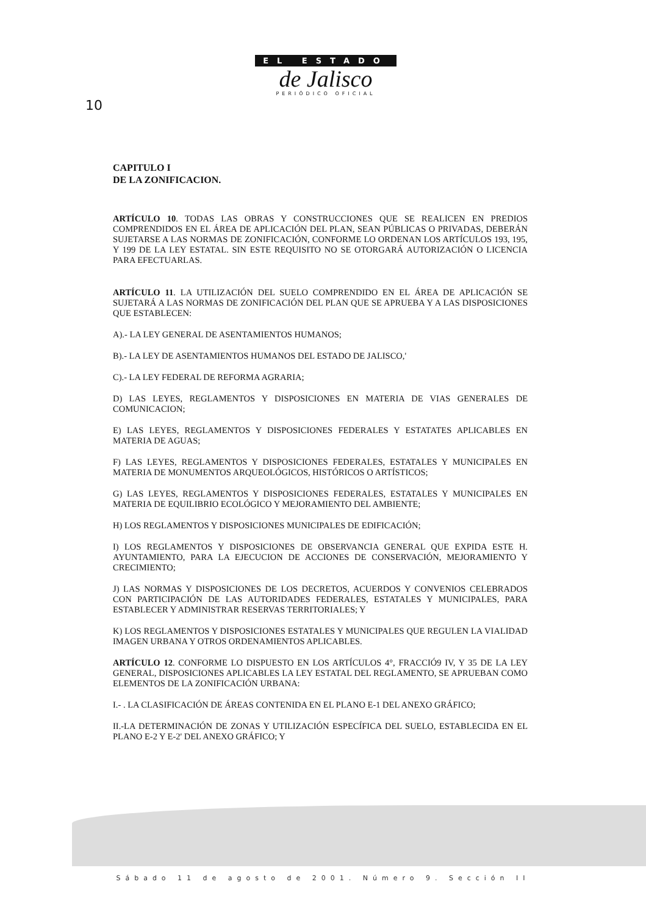EL ESTADO
de Jalisco
PERIÓDICO OFICIAL
10
CAPITULO I
DE LA ZONIFICACION.
ARTÍCULO 10. TODAS LAS OBRAS Y CONSTRUCCIONES QUE SE REALICEN EN PREDIOS COMPRENDIDOS EN EL ÁREA DE APLICACIÓN DEL PLAN, SEAN PÚBLICAS O PRIVADAS, DEBERÁN SUJETARSE A LAS NORMAS DE ZONIFICACIÓN, CONFORME LO ORDENAN LOS ARTÍCULOS 193, 195, Y 199 DE LA LEY ESTATAL. SIN ESTE REQUISITO NO SE OTORGARÁ AUTORIZACIÓN O LICENCIA PARA EFECTUARLAS.
ARTÍCULO 11. LA UTILIZACIÓN DEL SUELO COMPRENDIDO EN EL ÁREA DE APLICACIÓN SE SUJETARÁ A LAS NORMAS DE ZONIFICACIÓN DEL PLAN QUE SE APRUEBA Y A LAS DISPOSICIONES QUE ESTABLECEN:
A).- LA LEY GENERAL DE ASENTAMIENTOS HUMANOS;
B).- LA LEY DE ASENTAMIENTOS HUMANOS DEL ESTADO DE JALISCO,'
C).- LA LEY FEDERAL DE REFORMA AGRARIA;
D) LAS LEYES, REGLAMENTOS Y DISPOSICIONES EN MATERIA DE VIAS GENERALES DE COMUNICACION;
E) LAS LEYES, REGLAMENTOS Y DISPOSICIONES FEDERALES Y ESTATATES APLICABLES EN MATERIA DE AGUAS;
F) LAS LEYES, REGLAMENTOS Y DISPOSICIONES FEDERALES, ESTATALES Y MUNICIPALES EN MATERIA DE MONUMENTOS ARQUEOLÓGICOS, HISTÓRICOS O ARTÍSTICOS;
G) LAS LEYES, REGLAMENTOS Y DISPOSICIONES FEDERALES, ESTATALES Y MUNICIPALES EN MATERIA DE EQUILIBRIO ECOLÓGICO Y MEJORAMIENTO DEL AMBIENTE;
H) LOS REGLAMENTOS Y DISPOSICIONES MUNICIPALES DE EDIFICACIÓN;
I) LOS REGLAMENTOS Y DISPOSICIONES DE OBSERVANCIA GENERAL QUE EXPIDA ESTE H. AYUNTAMIENTO, PARA LA EJECUCION DE ACCIONES DE CONSERVACIÓN, MEJORAMIENTO Y CRECIMIENTO;
J) LAS NORMAS Y DISPOSICIONES DE LOS DECRETOS, ACUERDOS Y CONVENIOS CELEBRADOS CON PARTICIPACIÓN DE LAS AUTORIDADES FEDERALES, ESTATALES Y MUNICIPALES, PARA ESTABLECER Y ADMINISTRAR RESERVAS TERRITORIALES; Y
K) LOS REGLAMENTOS Y DISPOSICIONES ESTATALES Y MUNICIPALES QUE REGULEN LA VIALIDAD IMAGEN URBANA Y OTROS ORDENAMIENTOS APLICABLES.
ARTÍCULO 12. CONFORME LO DISPUESTO EN LOS ARTÍCULOS 4°, FRACCIÓ9 IV, Y 35 DE LA LEY GENERAL, DISPOSICIONES APLICABLES LA LEY ESTATAL DEL REGLAMENTO, SE APRUEBAN COMO ELEMENTOS DE LA ZONIFICACIÓN URBANA:
I.- . LA CLASIFICACIÓN DE ÁREAS CONTENIDA EN EL PLANO E-1 DEL ANEXO GRÁFICO;
II.-LA DETERMINACIÓN DE ZONAS Y UTILIZACIÓN ESPECÍFICA DEL SUELO, ESTABLECIDA EN EL PLANO E-2 Y E-2' DEL ANEXO GRÁFICO; Y
Sábado 11 de agosto de 2001. Número 9. Sección II